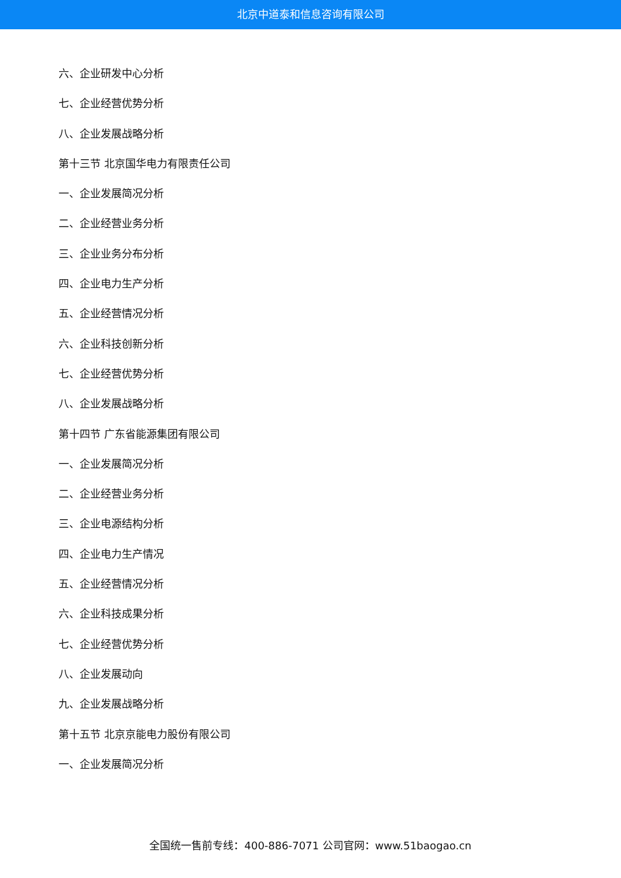北京中道泰和信息咨询有限公司
六、企业研发中心分析
七、企业经营优势分析
八、企业发展战略分析
第十三节 北京国华电力有限责任公司
一、企业发展简况分析
二、企业经营业务分析
三、企业业务分布分析
四、企业电力生产分析
五、企业经营情况分析
六、企业科技创新分析
七、企业经营优势分析
八、企业发展战略分析
第十四节 广东省能源集团有限公司
一、企业发展简况分析
二、企业经营业务分析
三、企业电源结构分析
四、企业电力生产情况
五、企业经营情况分析
六、企业科技成果分析
七、企业经营优势分析
八、企业发展动向
九、企业发展战略分析
第十五节 北京京能电力股份有限公司
一、企业发展简况分析
全国统一售前专线：400-886-7071 公司官网：www.51baogao.cn